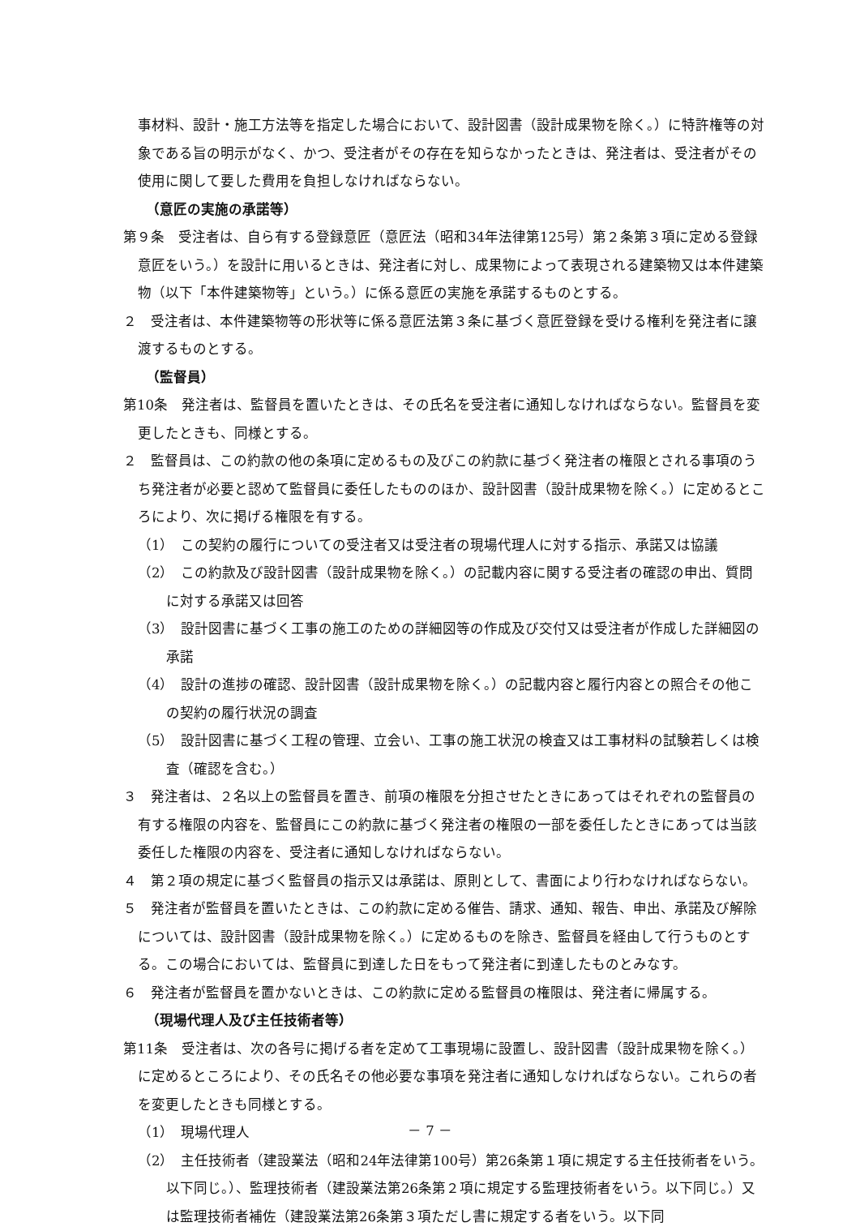事材料、設計・施工方法等を指定した場合において、設計図書（設計成果物を除く。）に特許権等の対象である旨の明示がなく、かつ、受注者がその存在を知らなかったときは、発注者は、受注者がその使用に関して要した費用を負担しなければならない。
（意匠の実施の承諾等）
第９条　受注者は、自ら有する登録意匠（意匠法（昭和34年法律第125号）第２条第３項に定める登録意匠をいう。）を設計に用いるときは、発注者に対し、成果物によって表現される建築物又は本件建築物（以下「本件建築物等」という。）に係る意匠の実施を承諾するものとする。
２　受注者は、本件建築物等の形状等に係る意匠法第３条に基づく意匠登録を受ける権利を発注者に譲渡するものとする。
（監督員）
第10条　発注者は、監督員を置いたときは、その氏名を受注者に通知しなければならない。監督員を変更したときも、同様とする。
２　監督員は、この約款の他の条項に定めるもの及びこの約款に基づく発注者の権限とされる事項のうち発注者が必要と認めて監督員に委任したもののほか、設計図書（設計成果物を除く。）に定めるところにより、次に掲げる権限を有する。
（1）　この契約の履行についての受注者又は受注者の現場代理人に対する指示、承諾又は協議
（2）　この約款及び設計図書（設計成果物を除く。）の記載内容に関する受注者の確認の申出、質問に対する承諾又は回答
（3）　設計図書に基づく工事の施工のための詳細図等の作成及び交付又は受注者が作成した詳細図の承諾
（4）　設計の進捗の確認、設計図書（設計成果物を除く。）の記載内容と履行内容との照合その他この契約の履行状況の調査
（5）　設計図書に基づく工程の管理、立会い、工事の施工状況の検査又は工事材料の試験若しくは検査（確認を含む。）
３　発注者は、２名以上の監督員を置き、前項の権限を分担させたときにあってはそれぞれの監督員の有する権限の内容を、監督員にこの約款に基づく発注者の権限の一部を委任したときにあっては当該委任した権限の内容を、受注者に通知しなければならない。
４　第２項の規定に基づく監督員の指示又は承諾は、原則として、書面により行わなければならない。
５　発注者が監督員を置いたときは、この約款に定める催告、請求、通知、報告、申出、承諾及び解除については、設計図書（設計成果物を除く。）に定めるものを除き、監督員を経由して行うものとする。この場合においては、監督員に到達した日をもって発注者に到達したものとみなす。
６　発注者が監督員を置かないときは、この約款に定める監督員の権限は、発注者に帰属する。
（現場代理人及び主任技術者等）
第11条　受注者は、次の各号に掲げる者を定めて工事現場に設置し、設計図書（設計成果物を除く。）に定めるところにより、その氏名その他必要な事項を発注者に通知しなければならない。これらの者を変更したときも同様とする。
（1）　現場代理人
（2）　主任技術者（建設業法（昭和24年法律第100号）第26条第１項に規定する主任技術者をいう。以下同じ。）、監理技術者（建設業法第26条第２項に規定する監理技術者をいう。以下同じ。）又は監理技術者補佐（建設業法第26条第３項ただし書に規定する者をいう。以下同
－ 7 －